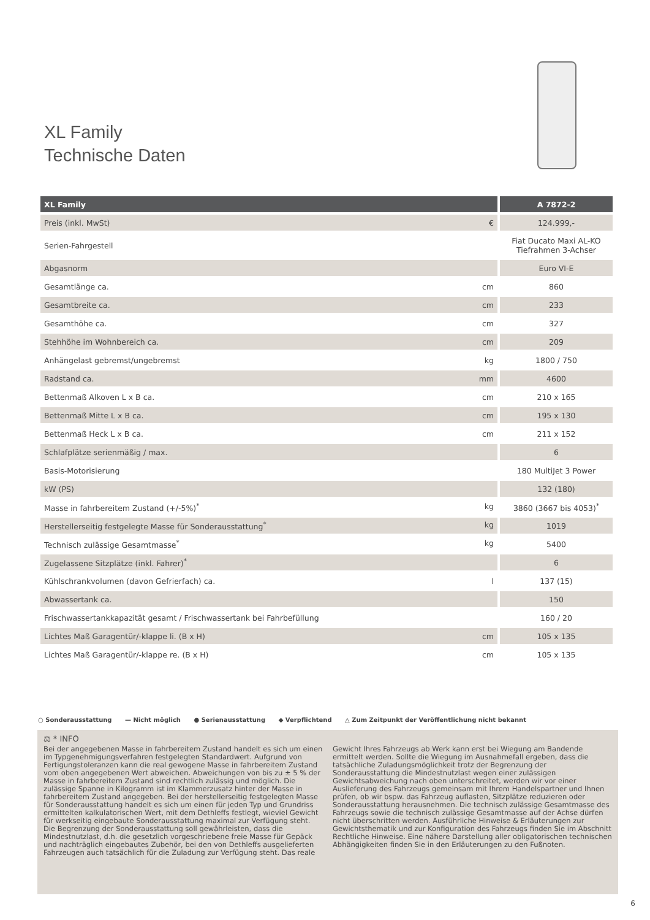XL Family
Technische Daten
| XL Family | A 7872-2 |
| --- | --- |
| Preis (inkl. MwSt) € | 124.999,- |
| Serien-Fahrgestell | Fiat Ducato Maxi AL-KO Tiefrahmen 3-Achser |
| Abgasnorm | Euro VI-E |
| Gesamtlänge ca. cm | 860 |
| Gesamtbreite ca. cm | 233 |
| Gesamthöhe ca. cm | 327 |
| Stehhöhe im Wohnbereich ca. cm | 209 |
| Anhängelast gebremst/ungebremst kg | 1800 / 750 |
| Radstand ca. mm | 4600 |
| Bettenmaß Alkoven L x B ca. cm | 210 x 165 |
| Bettenmaß Mitte L x B ca. cm | 195 x 130 |
| Bettenmaß Heck L x B ca. cm | 211 x 152 |
| Schlafplätze serienmäßig / max. | 6 |
| Basis-Motorisierung | 180 MultiJet 3 Power |
| kW (PS) | 132 (180) |
| Masse in fahrbereitem Zustand (+/-5%)<sup>*</sup> kg | 3860 (3667 bis 4053)<sup>*</sup> |
| Herstellerseitig festgelegte Masse für Sonderausstattung<sup>*</sup> kg | 1019 |
| Technisch zulässige Gesamtmasse<sup>*</sup> kg | 5400 |
| Zugelassene Sitzplätze (inkl. Fahrer)<sup>*</sup> | 6 |
| Kühlschrankvolumen (davon Gefrierfach) ca. l | 137 (15) |
| Abwassertank ca. | 150 |
| Frischwassertankkapazität gesamt / Frischwassertank bei Fahrbefüllung | 160 / 20 |
| Lichtes Maß Garagentür/-klappe li. (B x H) cm | 105 x 135 |
| Lichtes Maß Garagentür/-klappe re. (B x H) cm | 105 x 135 |
○ Sonderausstattung — Nicht möglich ● Serienausstattung ◆ Verpflichtend △ Zum Zeitpunkt der Veröffentlichung nicht bekannt
⚖ * INFO
Bei der angegebenen Masse in fahrbereitem Zustand handelt es sich um einen im Typgenehmigungsverfahren festgelegten Standardwert. Aufgrund von Fertigungstoleranzen kann die real gewogene Masse in fahrbereitem Zustand vom oben angegebenen Wert abweichen. Abweichungen von bis zu ± 5 % der Masse in fahrbereitem Zustand sind rechtlich zulässig und möglich. Die zulässige Spanne in Kilogramm ist im Klammerzusatz hinter der Masse in fahrbereitem Zustand angegeben. Bei der herstellerseitig festgelegten Masse für Sonderausstattung handelt es sich um einen für jeden Typ und Grundriss ermittelten kalkulatorischen Wert, mit dem Dethleffs festlegt, wieviel Gewicht für werkseitig eingebaute Sonderausstattung maximal zur Verfügung steht. Die Begrenzung der Sonderausstattung soll gewährleisten, dass die Mindestnutzlast, d.h. die gesetzlich vorgeschriebene freie Masse für Gepäck und nachträglich eingebautes Zubehör, bei den von Dethleffs ausgelieferten Fahrzeugen auch tatsächlich für die Zuladung zur Verfügung steht. Das reale
Gewicht Ihres Fahrzeugs ab Werk kann erst bei Wiegung am Bandende ermittelt werden. Sollte die Wiegung im Ausnahmefall ergeben, dass die tatsächliche Zuladungsmöglichkeit trotz der Begrenzung der Sonderausstattung die Mindestnutzlast wegen einer zulässigen Gewichtsabweichung nach oben unterschreitet, werden wir vor einer Auslieferung des Fahrzeugs gemeinsam mit Ihrem Handelspartner und Ihnen prüfen, ob wir bspw. das Fahrzeug auflasten, Sitzplätze reduzieren oder Sonderausstattung herausnehmen. Die technisch zulässige Gesamtmasse des Fahrzeugs sowie die technisch zulässige Gesamtmasse auf der Achse dürfen nicht überschritten werden. Ausführliche Hinweise & Erläuterungen zur Gewichtsthematik und zur Konfiguration des Fahrzeugs finden Sie im Abschnitt Rechtliche Hinweise. Eine nähere Darstellung aller obligatorischen technischen Abhängigkeiten finden Sie in den Erläuterungen zu den Fußnoten.
6